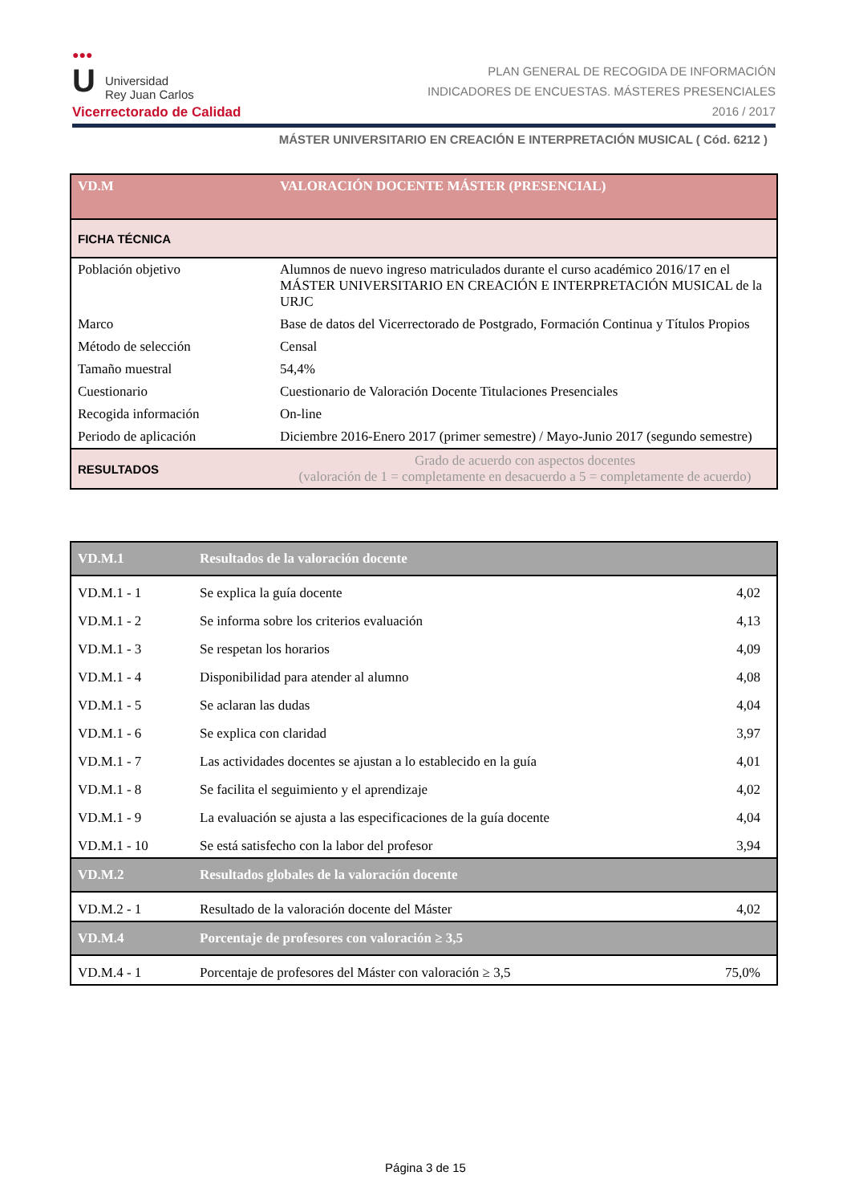●●●
U
Universidad
Rey Juan Carlos
Vicerrectorado de Calidad
PLAN GENERAL DE RECOGIDA DE INFORMACIÓN
INDICADORES DE ENCUESTAS. MÁSTERES PRESENCIALES
2016 / 2017
MÁSTER UNIVERSITARIO EN CREACIÓN E INTERPRETACIÓN MUSICAL ( Cód. 6212 )
| VD.M | VALORACIÓN DOCENTE MÁSTER (PRESENCIAL) |
| FICHA TÉCNICA | |
| Población objetivo | Alumnos de nuevo ingreso matriculados durante el curso académico 2016/17 en el MÁSTER UNIVERSITARIO EN CREACIÓN E INTERPRETACIÓN MUSICAL de la URJC |
| Marco | Base de datos del Vicerrectorado de Postgrado, Formación Continua y Títulos Propios |
| Método de selección | Censal |
| Tamaño muestral | 54,4% |
| Cuestionario | Cuestionario de Valoración Docente Titulaciones Presenciales |
| Recogida información | On-line |
| Periodo de aplicación | Diciembre 2016-Enero 2017 (primer semestre) / Mayo-Junio 2017 (segundo semestre) |
| RESULTADOS | Grado de acuerdo con aspectos docentes (valoración de 1 = completamente en desacuerdo a 5 = completamente de acuerdo) |
| VD.M.1 | Resultados de la valoración docente | |
| VD.M.1 - 1 | Se explica la guía docente | 4,02 |
| VD.M.1 - 2 | Se informa sobre los criterios evaluación | 4,13 |
| VD.M.1 - 3 | Se respetan los horarios | 4,09 |
| VD.M.1 - 4 | Disponibilidad para atender al alumno | 4,08 |
| VD.M.1 - 5 | Se aclaran las dudas | 4,04 |
| VD.M.1 - 6 | Se explica con claridad | 3,97 |
| VD.M.1 - 7 | Las actividades docentes se ajustan a lo establecido en la guía | 4,01 |
| VD.M.1 - 8 | Se facilita el seguimiento y el aprendizaje | 4,02 |
| VD.M.1 - 9 | La evaluación se ajusta a las especificaciones de la guía docente | 4,04 |
| VD.M.1 - 10 | Se está satisfecho con la labor del profesor | 3,94 |
| VD.M.2 | Resultados globales de la valoración docente | |
| VD.M.2 - 1 | Resultado de la valoración docente del Máster | 4,02 |
| VD.M.4 | Porcentaje de profesores con valoración ≥ 3,5 | |
| VD.M.4 - 1 | Porcentaje de profesores del Máster con valoración ≥ 3,5 | 75,0% |
Página 3 de 15